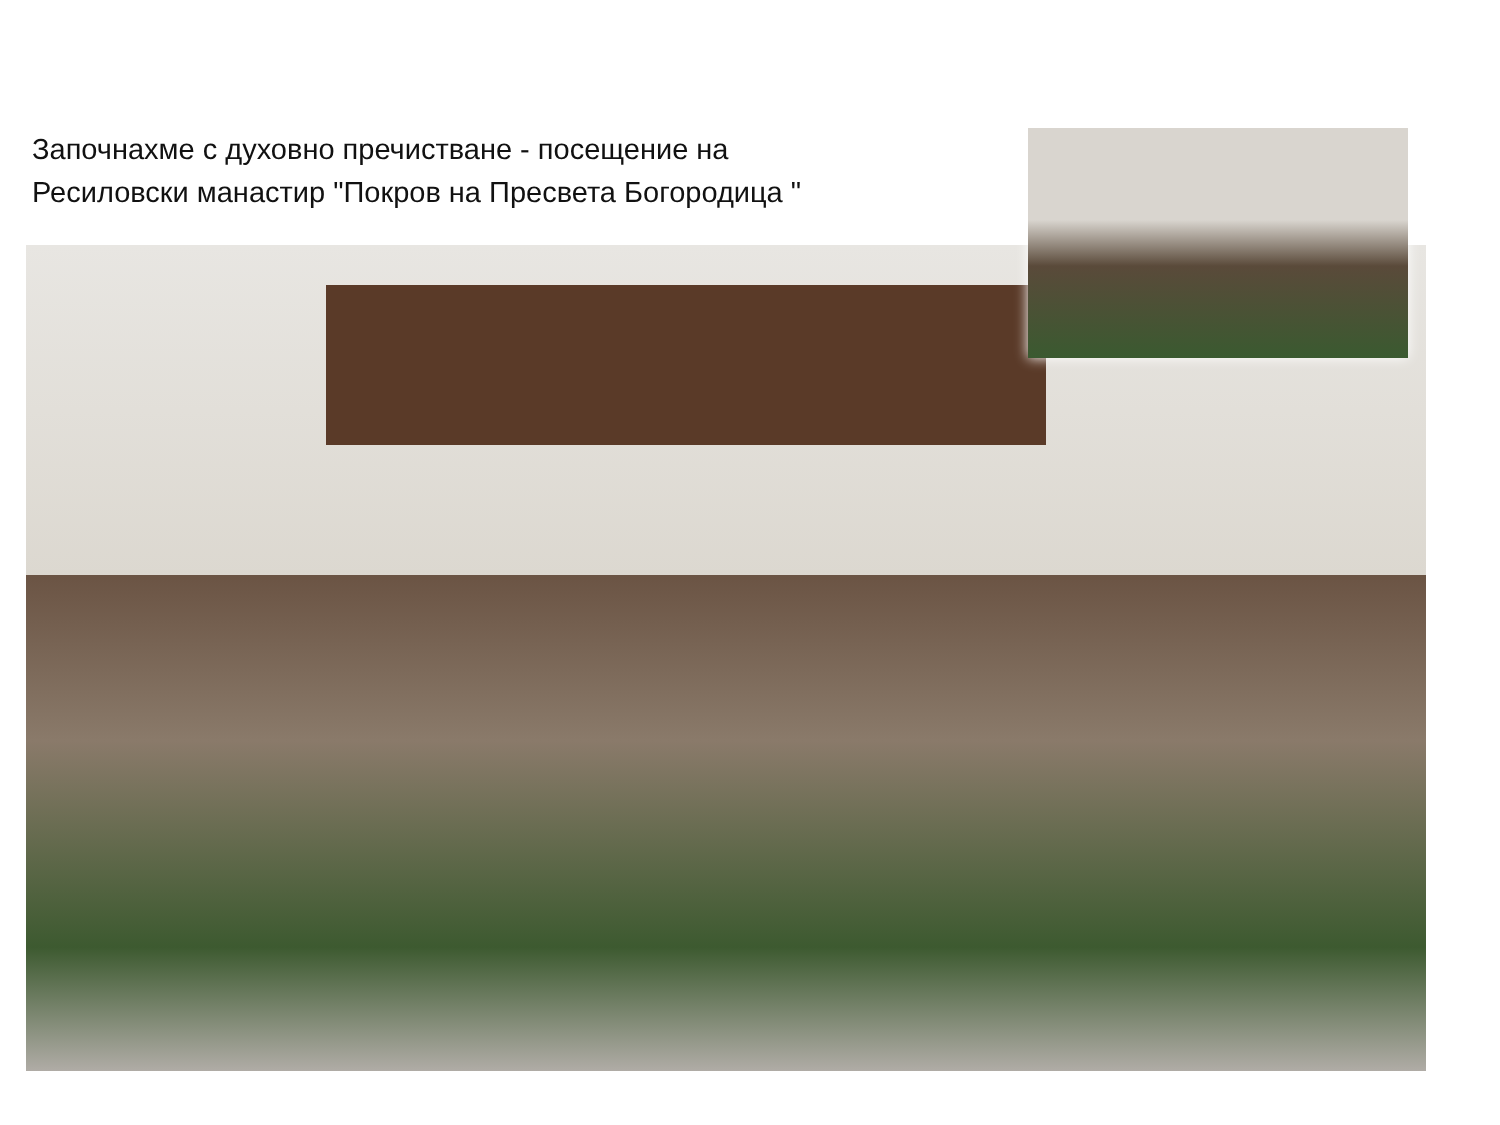Започнахме с духовно пречистване - посещение на
Ресиловски манастир "Покров на Пресвета Богородица "